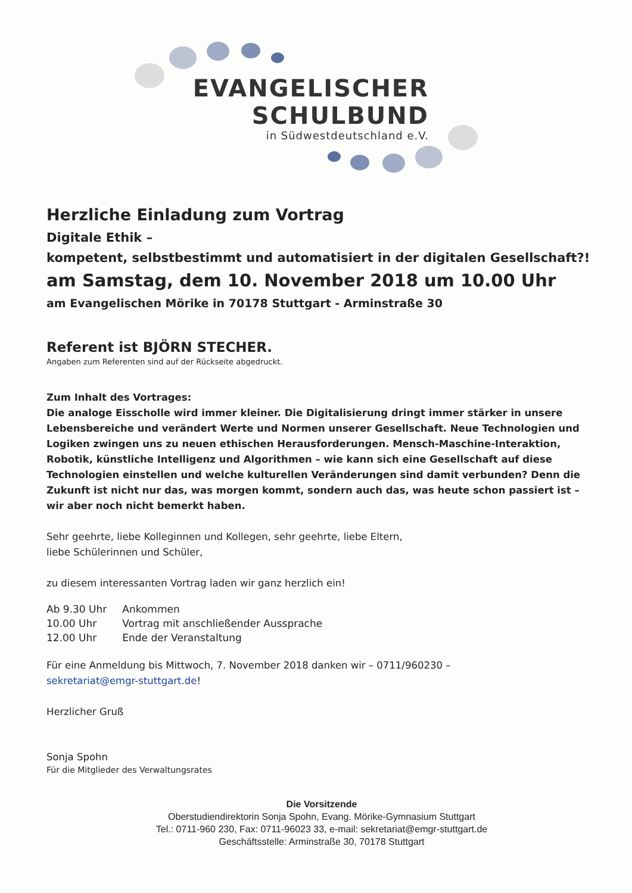EVANGELISCHER
SCHULBUND
in Südwestdeutschland e.V.
Herzliche Einladung zum Vortrag
Digitale Ethik –
kompetent, selbstbestimmt und automatisiert in der digitalen Gesellschaft?!
am Samstag, dem 10. November 2018 um 10.00 Uhr
am Evangelischen Mörike in 70178 Stuttgart - Arminstraße 30
Referent ist BJÖRN STECHER.
Angaben zum Referenten sind auf der Rückseite abgedruckt.
Zum Inhalt des Vortrages:
Die analoge Eisscholle wird immer kleiner. Die Digitalisierung dringt immer stärker in unsere Lebensbereiche und verändert Werte und Normen unserer Gesellschaft. Neue Technologien und Logiken zwingen uns zu neuen ethischen Herausforderungen. Mensch-Maschine-Interaktion, Robotik, künstliche Intelligenz und Algorithmen – wie kann sich eine Gesellschaft auf diese Technologien einstellen und welche kulturellen Veränderungen sind damit verbunden? Denn die Zukunft ist nicht nur das, was morgen kommt, sondern auch das, was heute schon passiert ist – wir aber noch nicht bemerkt haben.
Sehr geehrte, liebe Kolleginnen und Kollegen, sehr geehrte, liebe Eltern,
liebe Schülerinnen und Schüler,
zu diesem interessanten Vortrag laden wir ganz herzlich ein!
| Ab 9.30 Uhr | Ankommen |
| 10.00 Uhr | Vortrag mit anschließender Aussprache |
| 12.00 Uhr | Ende der Veranstaltung |
Für eine Anmeldung bis Mittwoch, 7. November 2018 danken wir – 0711/960230 –
sekretariat@emgr-stuttgart.de!
Herzlicher Gruß
Sonja Spohn
Für die Mitglieder des Verwaltungsrates
Die Vorsitzende
Oberstudiendirektorin Sonja Spohn, Evang. Mörike-Gymnasium Stuttgart
Tel.: 0711-960 230, Fax: 0711-96023 33, e-mail: sekretariat@emgr-stuttgart.de
Geschäftsstelle: Arminstraße 30, 70178 Stuttgart